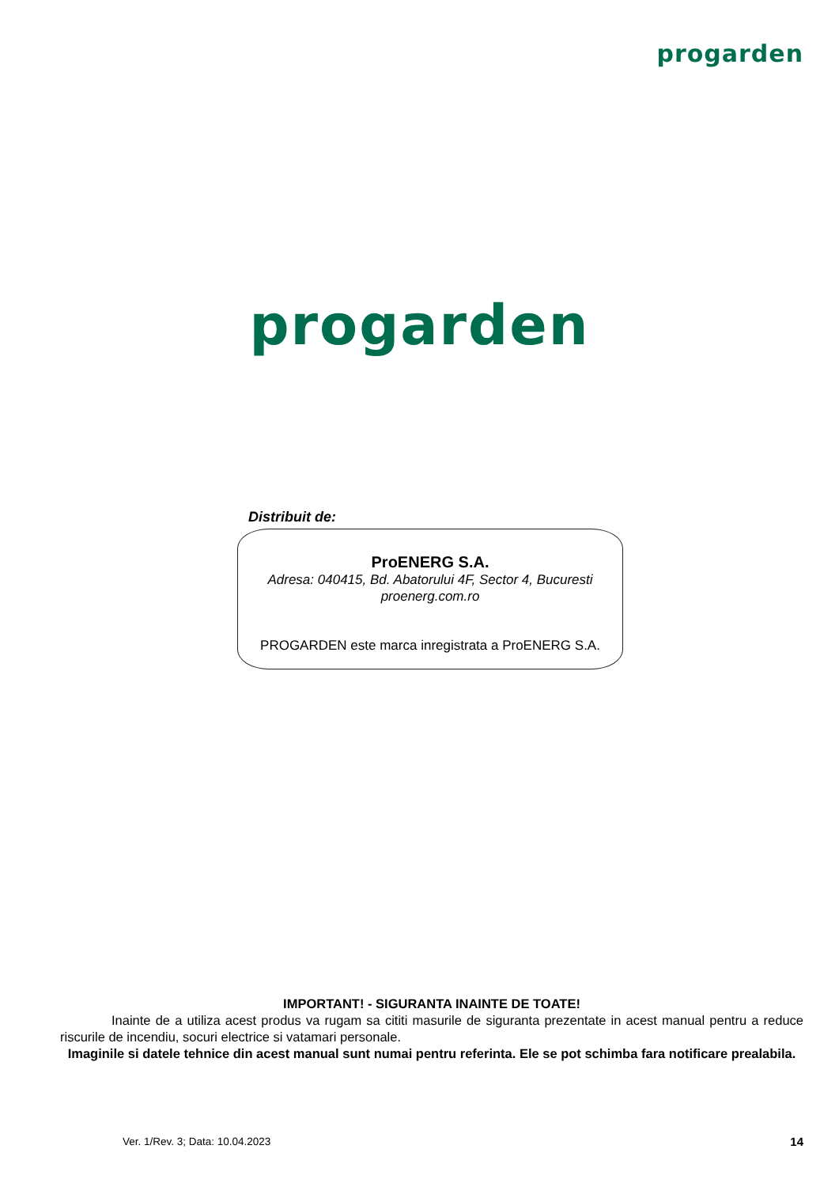progarden
progarden
Distribuit de:
ProENERG S.A.
Adresa: 040415, Bd. Abatorului 4F, Sector 4, Bucuresti
proenerg.com.ro
PROGARDEN este marca inregistrata a ProENERG S.A.
IMPORTANT! - SIGURANTA INAINTE DE TOATE!
Inainte de a utiliza acest produs va rugam sa cititi masurile de siguranta prezentate in acest manual pentru a reduce riscurile de incendiu, socuri electrice si vatamari personale.
Imaginile si datele tehnice din acest manual sunt numai pentru referinta. Ele se pot schimba fara notificare prealabila.
Ver. 1/Rev. 3; Data: 10.04.2023
14